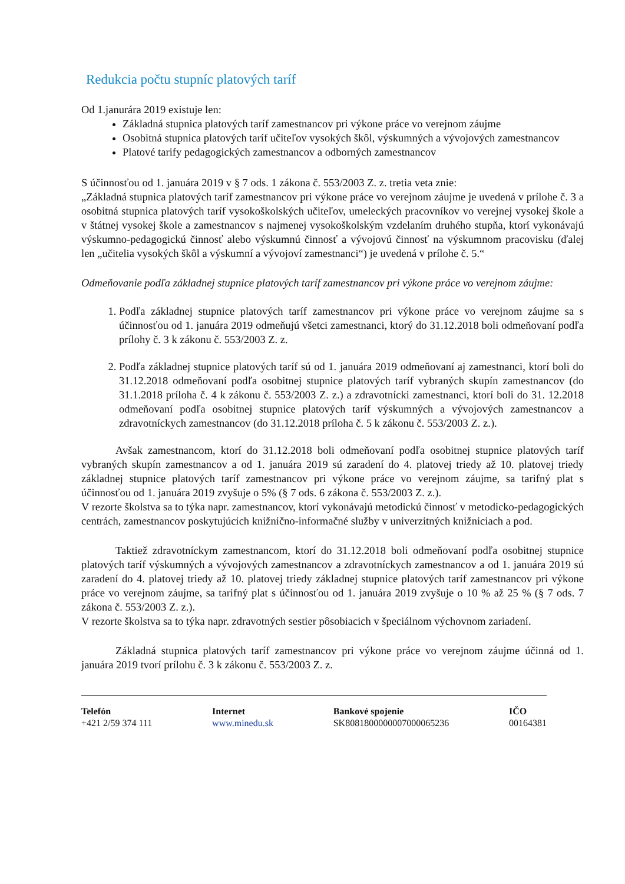Redukcia počtu stupníc platových taríf
Od 1.janurára 2019 existuje len:
Základná stupnica platových taríf zamestnancov pri výkone práce vo verejnom záujme
Osobitná stupnica platových taríf učiteľov vysokých škôl, výskumných a vývojových zamestnancov
Platové tarify pedagogických zamestnancov a odborných zamestnancov
S účinnosťou od 1. januára 2019 v § 7 ods. 1 zákona č. 553/2003 Z. z. tretia veta znie:
„Základná stupnica platových taríf zamestnancov pri výkone práce vo verejnom záujme je uvedená v prílohe č. 3 a osobitná stupnica platových taríf vysokoškolských učiteľov, umeleckých pracovníkov vo verejnej vysokej škole a v štátnej vysokej škole a zamestnancov s najmenej vysokoškolským vzdelaním druhého stupňa, ktorí vykonávajú výskumno-pedagogickú činnosť alebo výskumnú činnosť a vývojovú činnosť na výskumnom pracovisku (ďalej len „učitelia vysokých škôl a výskumní a vývojoví zamestnanci“) je uvedená v prílohe č. 5.“
Odmeňovanie podľa základnej stupnice platových taríf zamestnancov pri výkone práce vo verejnom záujme:
1. Podľa základnej stupnice platových taríf zamestnancov pri výkone práce vo verejnom záujme sa s účinnosťou od 1. januára 2019 odmeňujú všetci zamestnanci, ktorý do 31.12.2018 boli odmeňovaní podľa prílohy č. 3 k zákonu č. 553/2003 Z. z.
2. Podľa základnej stupnice platových taríf sú od 1. januára 2019 odmeňovaní aj zamestnanci, ktorí boli do 31.12.2018 odmeňovaní podľa osobitnej stupnice platových taríf vybraných skupín zamestnancov (do 31.1.2018 príloha č. 4 k zákonu č. 553/2003 Z. z.) a zdravotnícki zamestnanci, ktorí boli do 31. 12.2018 odmeňovaní podľa osobitnej stupnice platových taríf výskumných a vývojových zamestnancov a zdravotníckych zamestnancov (do 31.12.2018 príloha č. 5 k zákonu č. 553/2003 Z. z.).
Avšak zamestnancom, ktorí do 31.12.2018 boli odmeňovaní podľa osobitnej stupnice platových taríf vybraných skupín zamestnancov a od 1. januára 2019 sú zaradení do 4. platovej triedy až 10. platovej triedy základnej stupnice platových taríf zamestnancov pri výkone práce vo verejnom záujme, sa tarifný plat s účinnosťou od 1. januára 2019 zvyšuje o 5% (§ 7 ods. 6 zákona č. 553/2003 Z. z.).
V rezorte školstva sa to týka napr. zamestnancov, ktorí vykonávajú metodickú činnosť v metodicko-pedagogických centrách, zamestnancov poskytujúcich knižnično-informačné služby v univerzitných knižniciach a pod.
Taktiež zdravotníckym zamestnancom, ktorí do 31.12.2018 boli odmeňovaní podľa osobitnej stupnice platových taríf výskumných a vývojových zamestnancov a zdravotníckych zamestnancov a od 1. januára 2019 sú zaradení do 4. platovej triedy až 10. platovej triedy základnej stupnice platových taríf zamestnancov pri výkone práce vo verejnom záujme, sa tarifný plat s účinnosťou od 1. januára 2019 zvyšuje o 10 % až 25 % (§ 7 ods. 7 zákona č. 553/2003 Z. z.).
V rezorte školstva sa to týka napr. zdravotných sestier pôsobiacich v špeciálnom výchovnom zariadení.
Základná stupnica platových taríf zamestnancov pri výkone práce vo verejnom záujme účinná od 1. januára 2019 tvorí prílohu č. 3 k zákonu č. 553/2003 Z. z.
Telefón
+421 2/59 374 111
Internet
www.minedu.sk
Bankové spojenie
SK8081800000007000065236
IČO
00164381